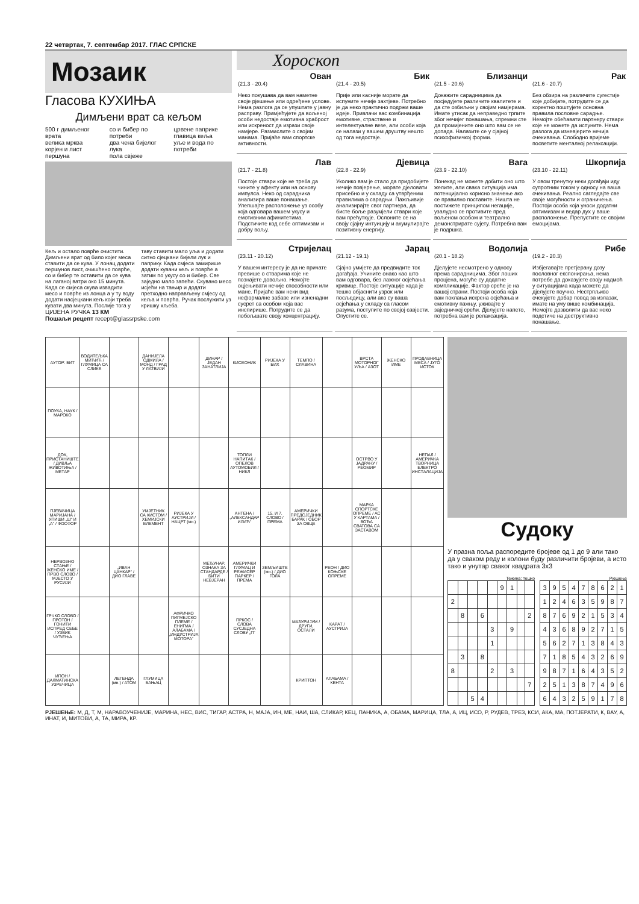22 четвртак, 7. септембар 2017. ГЛАС СРПСКЕ
Мозаик
Гласова КУХИЊА
Димљени врат са кељом
500 г димљеног врата
велика мрква
корјен и лист першуна
со и бибер по потреби
два чена бијелог лука
пола свјеже
црвене паприке
главица кеља
уље и вода по потреби
Кељ и остало поврће очистити. Димљени врат од било којег меса ставити да се кува. У лонац додати першунов лист, очишћено поврће, со и бибер те оставити да се кува на лаганој ватри око 15 минута. Када се смјеса скува извадити месо и поврће из лонца а у ту воду додати насјецкани кељ који треба кувати два минута. Послије тога у таву ставити мало уља и додати ситно сјецкани бијели лук и паприку. Када смјеса замирише додати кувани кељ и поврће а затим по укусу со и бибер. Све заједно мало запећи. Скувано месо исјећи на тањир и додати претходно направљену смјесу од кеља и поврћа. Ручак послужити уз кришку хљеба.
ЦИЈЕНА РУЧКА 13 КМ
Пошаљи рецепт recept@glassrpske.com
Хороскоп
Ован
(21.3 - 20.4)
Неко покушава да вам наметне своје рјешење или одређене услове. Нема разлога да се упуштате у јавну расправу. Примјећујете да вољеној особи недостаје емотивна храброст или искреност да изрази своје намјере. Размислите о својим манама. Пријаће вам спортске активности.
Бик
(21.4 - 20.5)
Прије или касније морате да испуните нечије захтјеве. Потребно је да неко практично подржи ваше идеје. Привлачи вас комбинација емотивне, страствене и интелектуалне везе, али особи која се налази у вашем друштву нешто од тога недостаје.
Близанци
(21.5 - 20.6)
Докажите сарадницима да посједујете различите квалитете и да сте озбиљни у својим намјерама. Имате утисак да неправедно трпите због нечијег понашања, спремни сте да промијените оно што вам се не допада. Налазите се у сјајној психофизичкој форми.
Рак
(21.6 - 20.7)
Без обзира на различите сугестије које добијате, потрудите се да коректно поштујете основна правила пословне сарадње. Немојте обећавати партнеру ствари које не можете да испуните. Нема разлога да изневјерите нечија очекивања. Слободно вријеме посветите менталној релаксацији.
Лав
(21.7 - 21.8)
Постоје ствари које не треба да чините у афекту или на основу импулса. Неко од сарадника анализира ваше понашање. Улепшајте расположење уз особу која одговара вашем укусу и емотивним афинитетима. Подстичите код себе оптимизам и добру вољу.
Дјевица
(22.8 - 22.9)
Уколико вам је стало да придобијете нечије повјерење, морате дјеловати присебно и у складу са утврђеним правилима о сарадњи. Пажљивије анализирајте свог партнера, да бисте боље разумјели ствари које вам прећуткује. Ослоните се на своју сјајну интуицију и акумулирајте позитивну енергију.
Вага
(23.9 - 22.10)
Понекад не можете добити оно што желите, али свака ситуација има потенцијално корисно значење ако се правилно поставите. Ништа не постижете принципом негације, узалудно се противите пред вољеном особом и театрално демонстрирате сујету. Потребна вам је подршка.
Шкорпија
(23.10 - 22.11)
У овом тренутку неки догађаји иду супротним током у односу на ваша очекивања. Реално сагледајте све своје могућности и ограничења. Постоји особа која уноси додатни оптимизам и ведар дух у ваше расположење. Препустите се својим емоцијама.
Стријелац
(23.11 - 20.12)
У вашем интересу је да не причате превише о стварима које не познајете довољно. Немојте оцјењивати нечије способности или мане. Пријаће вам неки вид неформалне забаве или изненадни сусрет са особом која вас инспирише. Потрудите се да побољшате своју концентрацију.
Јарац
(21.12 - 19.1)
Сјајно умијете да предвидите ток догађаја. Учините онако као што вам одговара, без лажног осјећања кривице. Постоје ситуације када је тешко објаснити узрок или посљедицу, али ако су ваша осјећања у складу са гласом разума, поступите по својој савјести. Опустите се.
Водолија
(20.1 - 18.2)
Дјелујете несмотрено у односу према сарадницима. Због лоших процјена, могуће су додатне компликације. Фактор среће је на вашој страни. Постоји особа која вам поклања искрена осјећања и емотивну пажњу, уживајте у заједничкој срећи. Дјелујете напето, потребна вам је релаксација.
Рибе
(19.2 - 20.3)
Избјегавајте претјерану дозу пословног експонирања, нема потребе да доказујете своју надмоћ у ситуацијама када можете да дјелујете поучно. Нестрпљиво очекујете добар повод за излазак, имате на уму више комбинација. Немојте дозволити да вас неко подстиче на деструктивно понашање.
| АУТОР: БИТ | ВОДИТЕЉКА МИЋИЋ / ГЛУМИЦА СА СЛИКЕ | | ДАНИЈЕЛА ОДМИЛА / МОНД / ГРАД У ЛАТВИЈИ | | ДИНАР / ЈЕДАН ЗАНАТЛИЈА | КИСЕОНИК | РИЈЕКА У БИХ | ТЕМПО / СЛАВИНА | | ВРСТА МОТОРНОГ УЉА / АЗОТ | ЖЕНСКО ИМЕ | ПРОДАВНИЦА МЕСА / ЈУГО ИСТОК |
| ПОУКА, НАУК / МАРОКО | | | | | | | | | | | | |
| ДОК, ПРИСТАНИШТЕ / ДИВЉА ЖИВОТИЊА / МЕТАР | | | | | | ТОПЛИ НАПИТАК / ОПЕЛОВ АУТОМОБИЛ / НИКЛ | | | | ОСТРВО У ЈАДРАНУ / РЕОМИР | | НЕПАЛ / АМЕРИЧКА ТВОРНИЦА ЕЛЕКТРО ИНСТАЛАЦИЈА |
| ПЈЕВАЧИЦА МАРИЈАНА / УПИШИ „Ш“ И „А“ / ФОСФОР | | | УМЈЕТНИК СА КИСТОМ / ХЕМИЈСКИ ЕЛЕМЕНТ | РИЈЕКА У АУСТРИЈИ / НАЦРТ (мн.) | | АНТЕНА / „АЛЕКСАНДАР ИЛИЋ“ | 15. И 7. СЛОВО / ПРЕМА | АМЕРИЧКИ ПРЕДСЈЕДНИК БАРАК / ОБОР ЗА ОВЦЕ | | МАРКА СПОРТСКЕ ОПРЕМЕ / АС У КАРТАМА / ВОЂА СВАТОВА СА ЗАСТАВОМ | | |
| НЕРВОЗНО СТАЊЕ / ЖЕНСКО ИМЕ / ПРВО СЛОВО / МЈЕСТО У РУСИЈИ | | „ИВАН ЦАНКАР“ / ДИО ГЛАВЕ | | | МЕЂУНАР. ОЗНАКА ЗА СТАНДАРДЕ / БИТИ НЕВЈЕРАН | АМЕРИЧКИ ГЛУМАЦ И РЕЖИСЕР ПАРКЕР / ПРЕМА | ЗЕМЉИШТЕ (мн.) / ДИО ГОЛА | | РЕОН / ДИО КОЊСКЕ ОПРЕМЕ | | | |
| ГРЧКО СЛОВО / ПРОТОН / ГОНИТИ ИСПРЕД СЕБЕ / УЗВИК ЧУЂЕЊА | | | | АФРИЧКО ПИГМЕЈСКО ПЛЕМЕ / ЕНИГМА / АЛАБАМА / „ИНДУСТРИЈА МОТОРА“ | | ПРКОС / СЛОВА СУСЈЕДНА СЛОВУ „П“ | | МАЗУРИЈУМ / ДРУГИ, ОСТАЛИ | КАРАТ / АУСТРИЈА | | | |
| ИПОН / ДАЛМАТИНСКА УЗРЕЧИЦА | | ЛЕГЕНДА (мн.) / АТОМ | ГЛУМИЦА БАЊАЦ | | | | | КРИПТОН | АЛАБАМА / КЕНТА | | | |
Судоку
У празна поља распоредите бројеве од 1 до 9 али тако да у сваком реду и колони буду различити бројеви, а исто тако и унутар сваког квадрата 3х3
Тежина: тешко
| | | | | | 9 | 1 | | |
| 2 | | | | | | | | |
| | 8 | | 6 | | | | | 2 |
| | | | | 3 | | 9 | | |
| | | | | 1 | | | | |
| | 3 | | 8 | | | | | |
| 8 | | | | 2 | | 3 | | |
| | | | | | | | | 7 |
| | | 5 | 4 | | | | | |
Рјешење
| 3 | 9 | 5 | 4 | 7 | 8 | 6 | 2 | 1 |
| 1 | 2 | 4 | 6 | 3 | 5 | 9 | 8 | 7 |
| 8 | 7 | 6 | 9 | 2 | 1 | 5 | 3 | 4 |
| 4 | 3 | 6 | 8 | 9 | 2 | 7 | 1 | 5 |
| 5 | 6 | 2 | 7 | 1 | 3 | 8 | 4 | 3 |
| 7 | 1 | 8 | 5 | 4 | 3 | 2 | 6 | 9 |
| 9 | 8 | 7 | 1 | 6 | 4 | 3 | 5 | 2 |
| 2 | 5 | 1 | 3 | 8 | 7 | 4 | 9 | 6 |
| 6 | 4 | 3 | 2 | 5 | 9 | 1 | 7 | 8 |
РЈЕШЕЊЕ: М, Д, Т, М, НАРАВОУЧЕНИЈЕ, МАРИНА, НЕС, ВИС, ТИГАР, АСТРА, Н, МАЈА, ИН, МЕ, НАИ, ША, СЛИКАР, КЕЦ, ПАНИКА, А, ОБАМА, МАРИЦА, ТЛА, А, ИЦ, ИСО, Р, РУДЕВ, ТРЕЗ, КСИ, АКА, МА, ПОТЈЕРАТИ, К, ВАУ, А, ИНАТ, И, МИТОВИ, А, ТА, МИРА, КР.